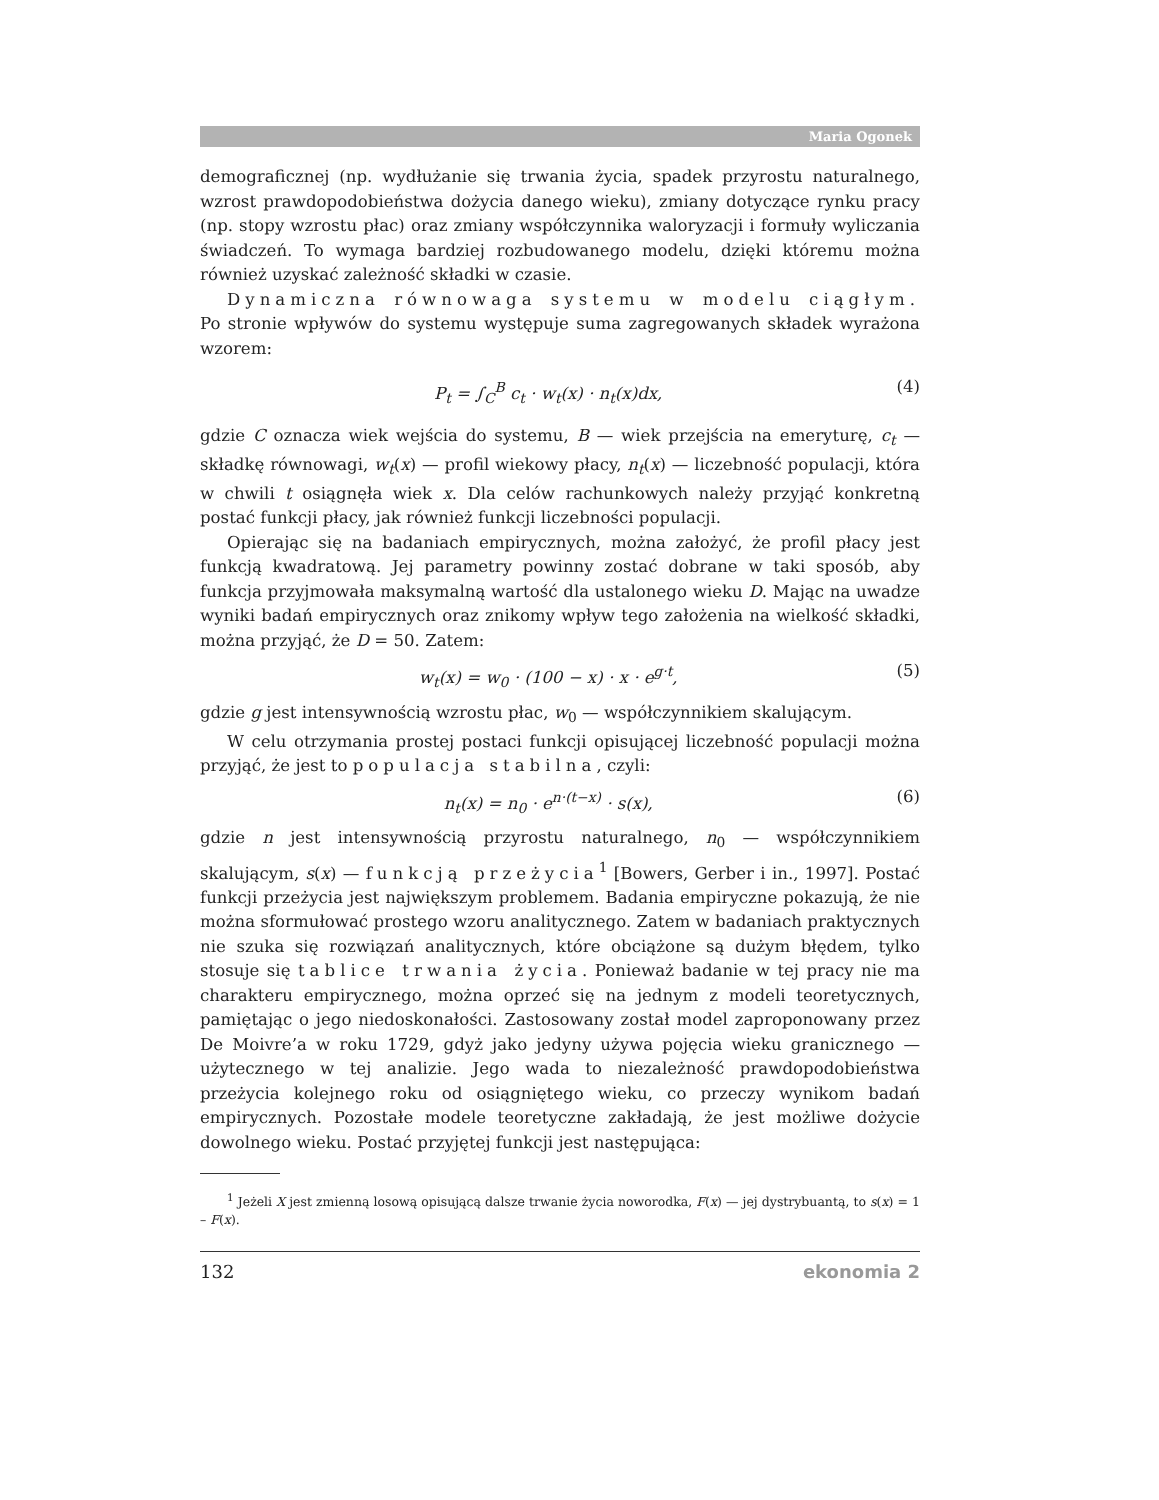Maria Ogonek
demograficznej (np. wydłużanie się trwania życia, spadek przyrostu naturalnego, wzrost prawdopodobieństwa dożycia danego wieku), zmiany dotyczące rynku pracy (np. stopy wzrostu płac) oraz zmiany współczynnika waloryzacji i formuły wyliczania świadczeń. To wymaga bardziej rozbudowanego modelu, dzięki któremu można również uzyskać zależność składki w czasie.
Dynamiczna równowaga systemu w modelu ciągłym. Po stronie wpływów do systemu występuje suma zagregowanych składek wyrażona wzorem:
P<sub>t</sub> = ∫<sub>C</sub><sup>B</sup> c<sub>t</sub> · w<sub>t</sub>(x) · n<sub>t</sub>(x)dx, (4)
gdzie C oznacza wiek wejścia do systemu, B — wiek przejścia na emeryturę, c<sub>t</sub> — składkę równowagi, w<sub>t</sub>(x) — profil wiekowy płacy, n<sub>t</sub>(x) — liczebność populacji, która w chwili t osiągnęła wiek x. Dla celów rachunkowych należy przyjąć konkretną postać funkcji płacy, jak również funkcji liczebności populacji.
Opierając się na badaniach empirycznych, można założyć, że profil płacy jest funkcją kwadratową. Jej parametry powinny zostać dobrane w taki sposób, aby funkcja przyjmowała maksymalną wartość dla ustalonego wieku D. Mając na uwadze wyniki badań empirycznych oraz znikomy wpływ tego założenia na wielkość składki, można przyjąć, że D = 50. Zatem:
w<sub>t</sub>(x) = w<sub>0</sub> · (100 − x) · x · e<sup>g·t</sup>, (5)
gdzie g jest intensywnością wzrostu płac, w<sub>0</sub> — współczynnikiem skalującym.
W celu otrzymania prostej postaci funkcji opisującej liczebność populacji można przyjąć, że jest to populacja stabilna, czyli:
n<sub>t</sub>(x) = n<sub>0</sub> · e<sup>n·(t−x)</sup> · s(x), (6)
gdzie n jest intensywnością przyrostu naturalnego, n<sub>0</sub> — współczynnikiem skalującym, s(x) — funkcją przeżycia<sup>1</sup> [Bowers, Gerber i in., 1997]. Postać funkcji przeżycia jest największym problemem. Badania empiryczne pokazują, że nie można sformułować prostego wzoru analitycznego. Zatem w badaniach praktycznych nie szuka się rozwiązań analitycznych, które obciążone są dużym błędem, tylko stosuje się tablice trwania życia. Ponieważ badanie w tej pracy nie ma charakteru empirycznego, można oprzeć się na jednym z modeli teoretycznych, pamiętając o jego niedoskonałości. Zastosowany został model zaproponowany przez De Moivre’a w roku 1729, gdyż jako jedyny używa pojęcia wieku granicznego — użytecznego w tej analizie. Jego wada to niezależność prawdopodobieństwa przeżycia kolejnego roku od osiągniętego wieku, co przeczy wynikom badań empirycznych. Pozostałe modele teoretyczne zakładają, że jest możliwe dożycie dowolnego wieku. Postać przyjętej funkcji jest następująca:
<sup>1</sup> Jeżeli X jest zmienną losową opisującą dalsze trwanie życia noworodka, F(x) — jej dystrybuantą, to s(x) = 1 – F(x).
132 ekonomia 2